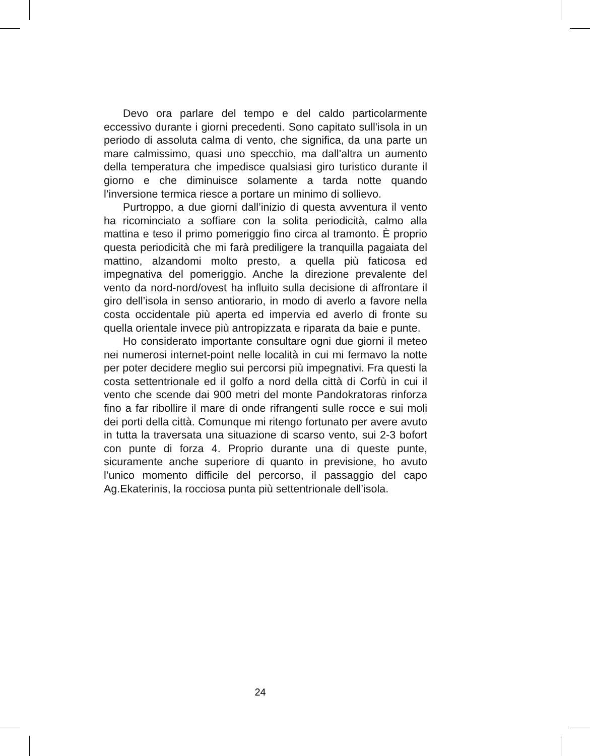Devo ora parlare del tempo e del caldo particolarmente eccessivo durante i giorni precedenti. Sono capitato sull'isola in un periodo di assoluta calma di vento, che significa, da una parte un mare calmissimo, quasi uno specchio, ma dall’altra un aumento della temperatura che impedisce qualsiasi giro turistico durante il giorno e che diminuisce solamente a tarda notte quando l’inversione termica riesce a portare un minimo di sollievo.
Purtroppo, a due giorni dall’inizio di questa avventura il vento ha ricominciato a soffiare con la solita periodicità, calmo alla mattina e teso il primo pomeriggio fino circa al tramonto. È proprio questa periodicità che mi farà prediligere la tranquilla pagaiata del mattino, alzandomi molto presto, a quella più faticosa ed impegnativa del pomeriggio. Anche la direzione prevalente del vento da nord-nord/ovest ha influito sulla decisione di affrontare il giro dell’isola in senso antiorario, in modo di averlo a favore nella costa occidentale più aperta ed impervia ed averlo di fronte su quella orientale invece più antropizzata e riparata da baie e punte.
Ho considerato importante consultare ogni due giorni il meteo nei numerosi internet-point nelle località in cui mi fermavo la notte per poter decidere meglio sui percorsi più impegnativi. Fra questi la costa settentrionale ed il golfo a nord della città di Corfù in cui il vento che scende dai 900 metri del monte Pandokratoras rinforza fino a far ribollire il mare di onde rifrangenti sulle rocce e sui moli dei porti della città. Comunque mi ritengo fortunato per avere avuto in tutta la traversata una situazione di scarso vento, sui 2-3 bofort con punte di forza 4. Proprio durante una di queste punte, sicuramente anche superiore di quanto in previsione, ho avuto l’unico momento difficile del percorso, il passaggio del capo Ag.Ekaterinis, la rocciosa punta più settentrionale dell’isola.
24